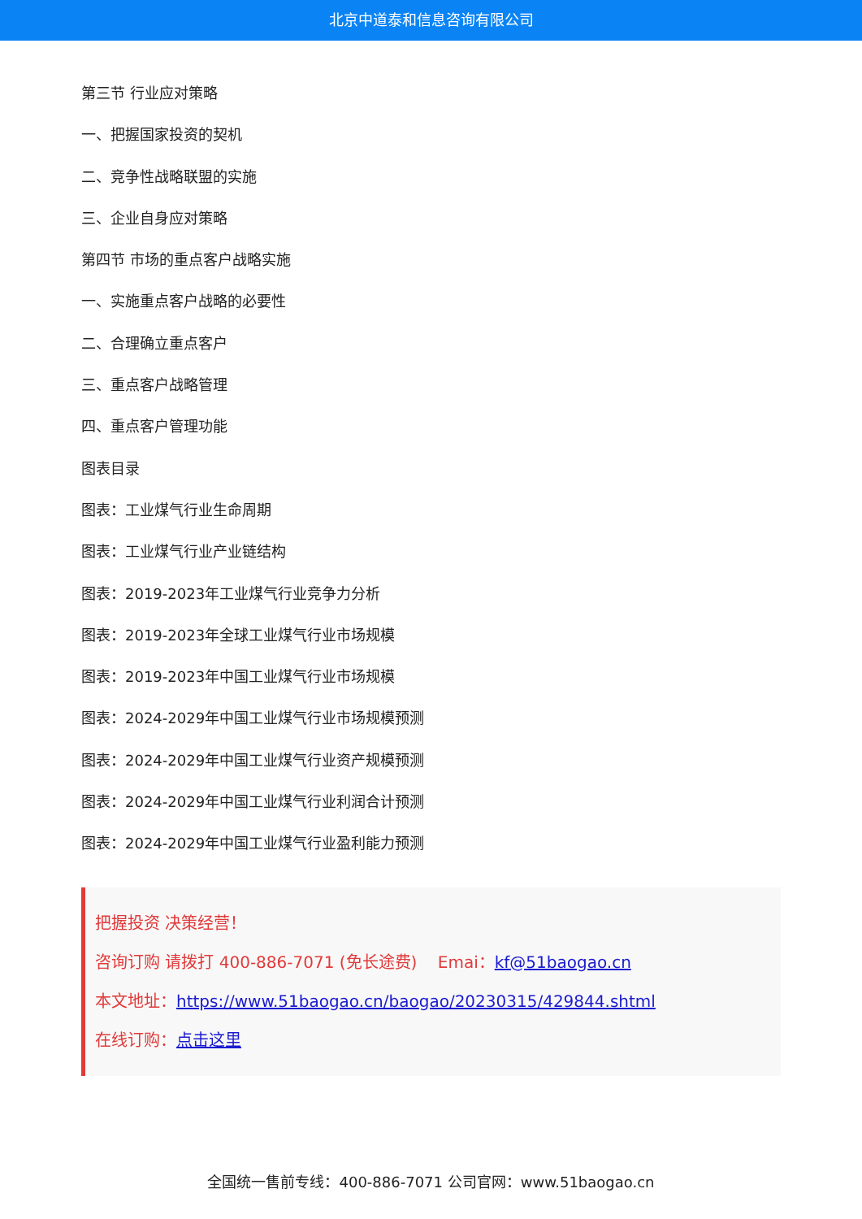北京中道泰和信息咨询有限公司
第三节 行业应对策略
一、把握国家投资的契机
二、竞争性战略联盟的实施
三、企业自身应对策略
第四节 市场的重点客户战略实施
一、实施重点客户战略的必要性
二、合理确立重点客户
三、重点客户战略管理
四、重点客户管理功能
图表目录
图表：工业煤气行业生命周期
图表：工业煤气行业产业链结构
图表：2019-2023年工业煤气行业竞争力分析
图表：2019-2023年全球工业煤气行业市场规模
图表：2019-2023年中国工业煤气行业市场规模
图表：2024-2029年中国工业煤气行业市场规模预测
图表：2024-2029年中国工业煤气行业资产规模预测
图表：2024-2029年中国工业煤气行业利润合计预测
图表：2024-2029年中国工业煤气行业盈利能力预测
把握投资 决策经营！
咨询订购 请拨打 400-886-7071 (免长途费) Emai：kf@51baogao.cn
本文地址：https://www.51baogao.cn/baogao/20230315/429844.shtml
在线订购：点击这里
全国统一售前专线：400-886-7071 公司官网：www.51baogao.cn